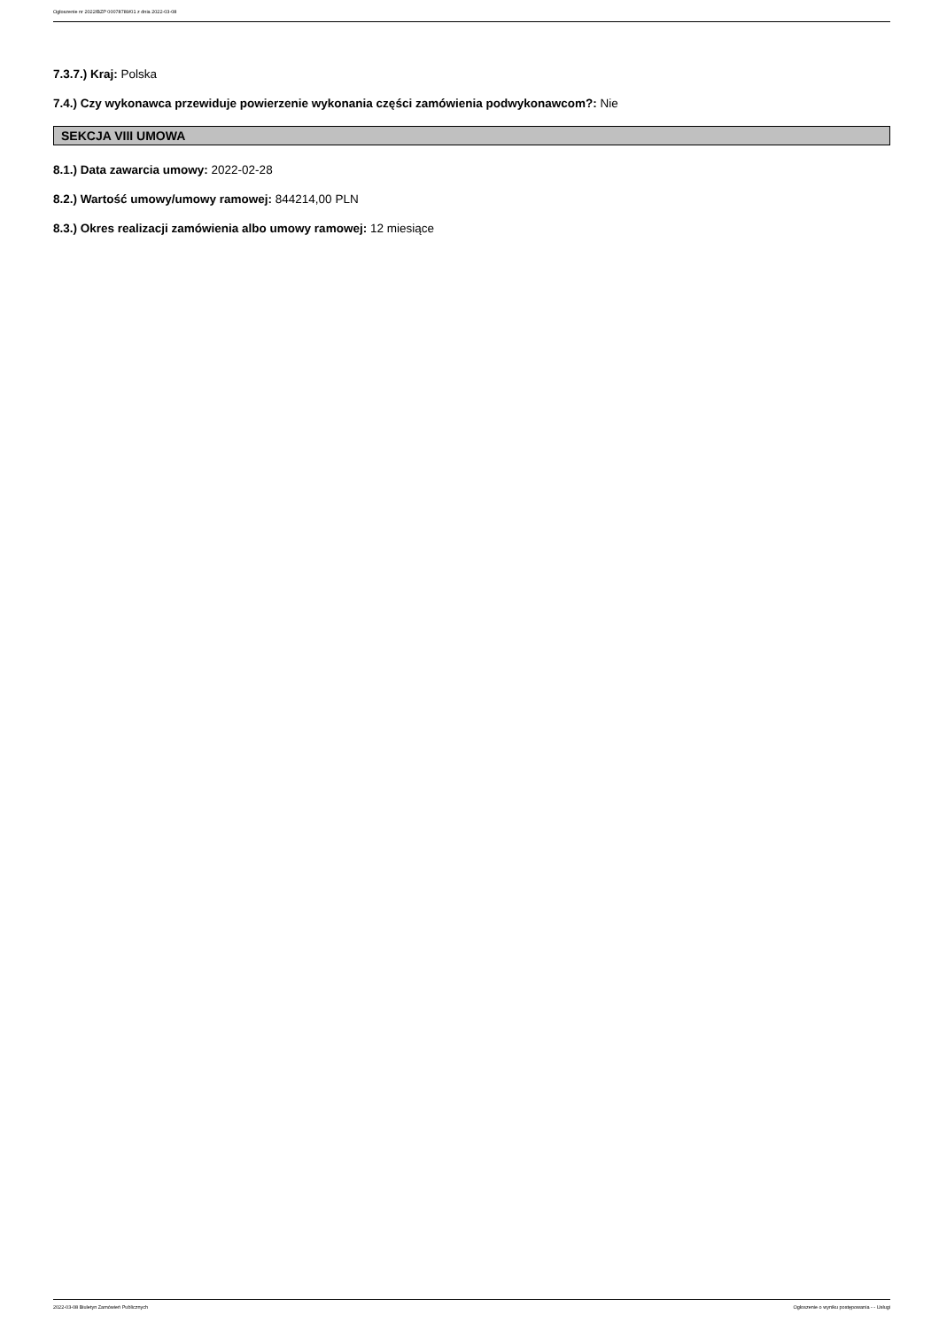Ogłoszenie nr 2022/BZP 00078789/01 z dnia 2022-03-08
7.3.7.) Kraj: Polska
7.4.) Czy wykonawca przewiduje powierzenie wykonania części zamówienia podwykonawcom?: Nie
SEKCJA VIII UMOWA
8.1.) Data zawarcia umowy: 2022-02-28
8.2.) Wartość umowy/umowy ramowej: 844214,00 PLN
8.3.) Okres realizacji zamówienia albo umowy ramowej: 12 miesiące
2022-03-08 Biuletyn Zamówień Publicznych Ogłoszenie o wyniku postępowania - - Usługi